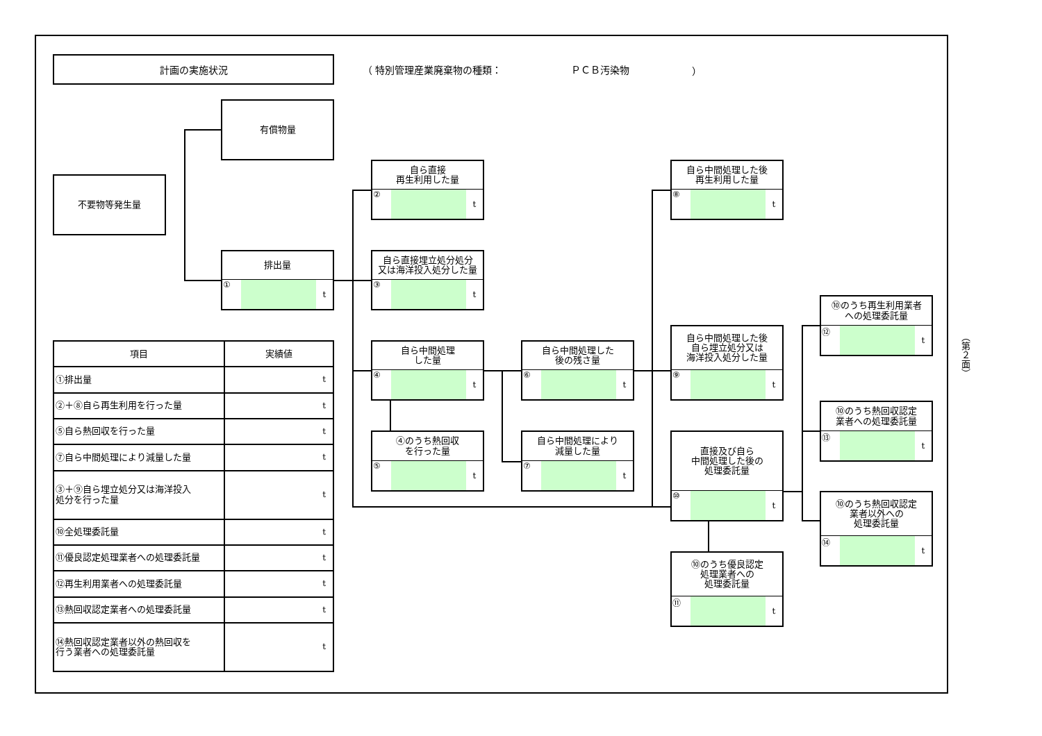計画の実施状況
（ 特別管理産業廃棄物の種類： ＰＣＢ汚染物 ）
不要物等発生量
有償物量
排出量
① t
自ら直接
再生利用した量
② t
自ら直接埋立処分処分
又は海洋投入処分した量
③ t
自ら中間処理
した量
④ t
④のうち熱回収
を行った量
⑤ t
自ら中間処理した
後の残さ量
⑥ t
自ら中間処理により
減量した量
⑦ t
自ら中間処理した後
再生利用した量
⑧ t
自ら中間処理した後
自ら埋立処分又は
海洋投入処分した量
⑨ t
直接及び自ら
中間処理した後の
処理委託量
⑩ t
⑩のうち優良認定
処理業者への
処理委託量
⑪ t
⑩のうち再生利用業者
への処理委託量
⑫ t
⑩のうち熱回収認定
業者への処理委託量
⑬ t
⑩のうち熱回収認定
業者以外への
処理委託量
⑭ t
| 項目 | 実績値 |
| --- | --- |
| ①排出量 | t |
| ②＋⑧自ら再生利用を行った量 | t |
| ⑤自ら熱回収を行った量 | t |
| ⑦自ら中間処理により減量した量 | t |
| ③＋⑨自ら埋立処分又は海洋投入 処分を行った量 | t |
| ⑩全処理委託量 | t |
| ⑪優良認定処理業者への処理委託量 | t |
| ⑫再生利用業者への処理委託量 | t |
| ⑬熱回収認定業者への処理委託量 | t |
| ⑭熱回収認定業者以外の熱回収を 行う業者への処理委託量 | t |
（第２面）